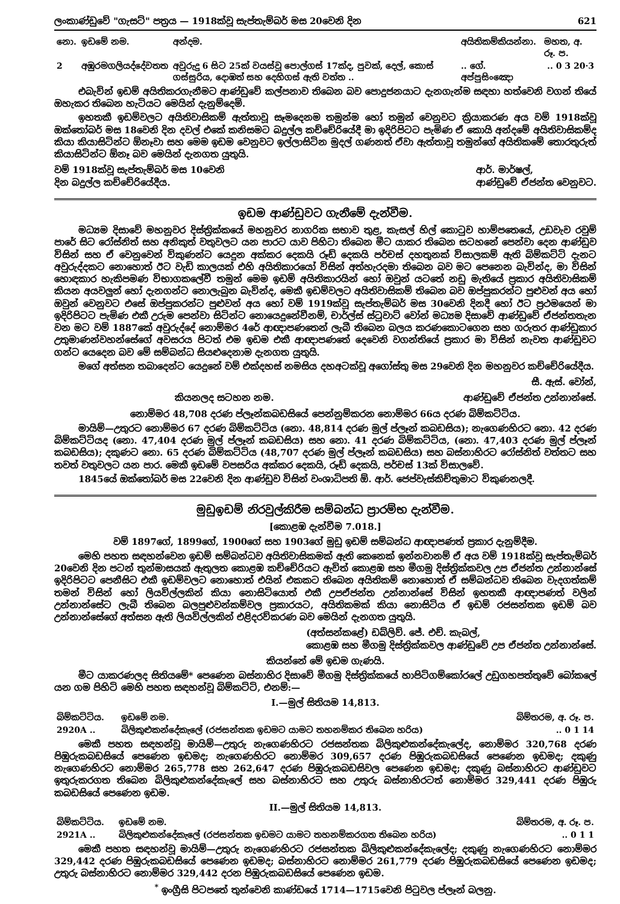ලංකාණ්ඩුවේ "ගැසට්" පත්‍රය — 1918ක්වූ සැප්තැම්බර් මස 20වෙනි දින 621
| නො. | ඉඩමේ නම. | අන්දම. | අයිතිකම්කියන්නා. | මහත, අ. රූ. ප. |
| --- | --- | --- | --- | --- |
| 2 | අඹුරමගලියද්දේවතත | අවුරුදු 6 සිට 25ක් වයස්වූ පොල්ගස් 17ක්ද, පුවක්, දෙල්, කොස් ගස්සුරිය, දොඹත් සහ දෙහිගස් ඇති වත්ත .. | .. ගේ. අප්පුසිංඤො | .. 0 3 20·3 |
එබැවින් ඉඩම් අයිතිකරගැනීමට ආණ්ඩුවේ කල්පනාව තිබෙන බව පොදුජනයාට දැනගැන්ම සඳහා හත්වෙනි වගන් තියේ ඔහැකර තිබෙන හැටියට මෙයින් දැනුම්දෙමි.
ඉහතකී ඉඩම්වලට අයිතිවාසිකම් ඇත්තාවූ සෑමදෙනම තමුන්ම හෝ තමුන් වෙනුවට ක්‍රියාකරණ අය වම් 1918ක්වූ ඔක්තෝබර් මස 18වෙනි දින දවල් එකේ කනිසමට බදුල්ල කච්චේරියේදී මා ඉදිරිපිටට පැමිණ ඒ කොයි අන්දමේ අයිතිවාසිකම්ද කියා කියාසිටින්ට ඕනෑවා සහ මෙම ඉඩම වෙනුවට ඉල්ලාසිටින මුදල් ගණනත් ඒවා ඇත්තාවූ තමුන්ගේ අයිතිකමේ තොරතුරුත් කියාසිටින්ට ඕනෑ බව මෙයින් දැනගත යුතුයි.
වම් 1918ක්වූ සැප්තැම්බර් මස 10වෙනි
දින බදුල්ල කච්චේරියේදීය. ආර්. මාර්ෂල්,
ආණ්ඩුවේ ඒජන්ත වෙනුවට.
ඉඩම ආණ්ඩුවට ගැනීමේ දැන්වීම.
මධ්‍යම දිසාවේ මහනුවර දිස්ත්‍රික්කයේ මහනුවර නාගරික සභාව තුළ, කැසල් හිල් කොටුව හාම්පතෙයේ, උඩවැව රවුම් පාරේ සිට රෝස්නිත් සහ අනිකුත් වතුවලට යන පාරට යාව පිහිටා තිබෙන මීට යාකර තිබෙන සටහනේ පෙන්වා දෙන ආණ්ඩුව විසින් සහ ඒ වෙනුවෙන් විකුණන්ට යෙදුන අක්කර දෙකයි රූඩ් දෙකයි පර්චස් දහතුනක් විසාලකම් ඇති බිම්කට්ටි දැනට අවුරුද්දකට නොහොත් ඊට වැඩි කාලයක් එහි අයිතිකාරයෝ විසින් අත්හැරදමා තිබෙන බව මට පෙනෙන බැවින්ද, මා විසින් හොඳකාර හැකිපමණ විභාගකලේවී තමුන් මෙම ඉඩම් අයිතිකාරයින් හෝ ඔවුන් යටතේ නඩු මැතියේ ප්‍රකාර අයිතිවාසිකම් කියන අයවලුන් හෝ දැනගන්ට නොලැබුන බැවින්ද, මෙකී ඉඩම්වලට අයිතිවාසිකම් තිබෙන බව ඔප්පුකරන්ට පුළුවන් අය හෝ ඔවුන් වෙනුවට එසේ ඔප්පුකරන්ට පුළුවන් අය හෝ වම් 1919ක්වූ සැප්තැම්බර් මස 30වෙනි දිනදී හෝ ඊට ප්‍රථමයෙන් මා ඉදිරිපිටට පැමිණ එකී උරුම පෙන්වා සිටින්ට නොයෙදුනේවීනම්, චාර්ල්ස් ස්ටුවාට් වෝන් මධ්‍යම දිසාවේ ආණ්ඩුවේ ඒජන්තතැන වන මට වම් 1887කේ අවුරුද්දේ නොම්මර 4රේ ආඥාපණතෙන් ලැබී තිබෙන බලය කරණකොටගෙන සහ ගරුතර ආණ්ඩුකාර උතුමාණන්වහන්සේගේ අවසරය පිටත් එම ඉඩම එකී ආඥාපණතේ දෙවෙනි වගන්තියේ ප්‍රකාර මා විසින් නැවත ආණ්ඩුවට ගන්ට යෙදෙන බව මේ සම්බන්ධ සියළුදෙනාම දැනගත යුතුයි.
මගේ අත්සන තබාදෙන්ට යෙදුනේ වම් එක්දහස් නමසිය දහඅටක්වූ අගෝස්තු මස 29වෙනි දින මහනුවර කච්චේරියේදීය.
සී. ඇස්. වෝන්,
කියනලද සටහන නම. ආණ්ඩුවේ ඒජන්ත උන්නාන්සේ.
නොම්මර 48,708 දරණ ප්ලෑන්කබඩසියේ පෙන්නුම්කරන නොම්මර 66ය දරණ බිම්කට්ටිය.
මායිම්—උතුරට නොම්මර 67 දරණ බිම්කට්ටිය (නො. 48,814 දරණ මුල් ප්ලෑන් කබඩසිය); නැගෙණහිරට නො. 42 දරණ බිම්කට්ටියද (නො. 47,404 දරණ මුල් ප්ලෑන් කබඩසිය) සහ නො. 41 දරණ බිම්කට්ටිය, (නො. 47,403 දරණ මුල් ප්ලෑන් කබඩසිය); දකුණට නො. 65 දරණ බිම්කට්ටිය (48,707 දරණ මුල් ප්ලෑන් කබඩසිය) සහ බස්නාහිරට රෝස්නිත් වත්තට සහ තවත් වතුවලට යන පාර. මෙකී ඉඩමේ වපසරිය අක්කර දෙකයි, රූඩ් දෙකයි, පර්චස් 13ක් විසාලවේ.
1845යේ ඔක්තෝබර් මස 22වෙනි දින ආණ්ඩුව විසින් වංශාධිපති ඕ. ආර්. ජෙප්වැස්කිච්තුමාට විකුණනලදී.
මුඩුඉඩම් නිරවුල්කිරීම සම්බන්ධ ප්‍රාරම්භ දැන්වීම.
[කොළඹ දැන්වීම 7.018.]
වම් 1897ගේ, 1899ගේ, 1900ගේ සහ 1903ගේ මුඩු ඉඩම් සම්බන්ධ ආඥාපණත් ප්‍රකාර දැනුම්දීම.
මෙහි පහත සඳහන්වෙන ඉඩම් සම්බන්ධව අයිතිවාසිකමක් ඇති කෙනෙක් ඉන්නවානම් ඒ අය වම් 1918ක්වූ සැප්තැම්බර් 20වෙනි දින පටන් තුන්මාසයක් ඇතුලත කොළඹ කච්චේරියට ඇවිත් කොළඹ සහ මීගමු දිස්ත්‍රික්කවල උප ඒජන්ත උන්නාන්සේ ඉදිරිපිටට පෙනීසිට එකී ඉඩම්වලට නොහොත් එයින් එකකට තිබෙන අයිතිකම් නොහොත් ඒ සම්බන්ධව තිබෙන වැදගත්කම් තමන් විසින් හෝ ලියවිල්ලකින් කියා නොසිටියොත් එකී උපඒජන්ත උන්නාන්සේ විසින් ඉහතකී ආඥාපණත් වලින් උන්නාන්සේට ලැබී තිබෙන බලපුළුවන්කම්වල ප්‍රකාරයට, අයිතිකමක් කියා නොසිටිය ඒ ඉඩම් රජසන්තක ඉඩම් බව උන්නාන්සේගේ අත්සන ඇති ලියවිල්ලකින් එළිදරව්කරණ බව මෙයින් දැනගත යුතුයි.
(අත්සන්කළේ) ඩබ්ලිව්. ජේ. එච්. කැබල්,
කොළඹ සහ මීගමු දිස්ත්‍රික්කවල ආණ්ඩුවේ උප ඒජන්ත උන්නාන්සේ.
කියන්නේ මේ ඉඩම ගැණයි.
මීට යාකරණලද සිතියමේ* පෙණෙන බස්නාහිර දිසාවේ මීගමු දිස්ත්‍රික්කයේ හාපිටිගම්කෝරලේ උඩුගහපත්තුවේ බෝකලේ යන ගම පිහිටි මෙහි පහත සඳහන්වූ බිම්කට්ටි, එනම්:—
I.—මුල් සිතියම 14,813.
| බිම්කට්ටිය. | ඉඩමේ නම. | බිම්තරම, අ. රූ. ප. |
| --- | --- | --- |
| 2920A .. | බිලිකුළුකන්දේකැලේ (රජසන්තක ඉඩමට යාමට තහනම්කර තිබෙන හරිය) | .. 0 1 14 |
මෙකී පහත සඳහන්වූ මායිම්—උතුරු නැගෙණහිරට රජසන්තක බිලිකුළුකන්දේකැලේද, නොම්මර 320,768 දරණ පිඹුරුකබඩසියේ පෙණෙන ඉඩමද; නැගෙණහිරට නොම්මර 309,657 දරණ පිඹුරුකබඩසියේ පෙණෙන ඉඩමද; දකුණු නැගෙණහිරට නොම්මර 265,778 සහ 262,647 දරණ පිඹුරුකබඩසිවල පෙණෙන ඉඩමද; දකුණු බස්නාහිරට ආණ්ඩුවට ඉතුරුකරගත තිබෙන බිලිකුළුකන්දේකැලේ සහ බස්නාහිරට සහ උතුරු බස්නාහිරටත් නොම්මර 329,441 දරණ පිඹුරු කබඩසියේ පෙණෙන ඉඩම.
II.—මුල් සිතියම 14,813.
| බිම්කට්ටිය. | ඉඩමේ නම. | බිම්තරම, අ. රූ. ප. |
| --- | --- | --- |
| 2921A .. | බිලිකුළුකන්දේකැලේ (රජසන්තක ඉඩමට යාමට තහනම්කරගත තිබෙන හරිය) | .. 0 1 1 |
මෙකී පහත සඳහන්වූ මායිම්—උතුරු නැගෙණහිරට රජසන්තක බිලිකුළුකන්දේකැලේද; දකුණු නැගෙණහිරට නොම්මර 329,442 දරණ පිඹුරුකබඩසියේ පෙණෙන ඉඩමද; බස්නාහිරට නොම්මර 261,779 දරණ පිඹුරුකබඩසියේ පෙණෙන ඉඩමද; උතුරු බස්නාහිරට නොම්මර 329,442 දරන පිඹුරුකබඩසියේ පෙණෙන ඉඩම.
<sup>*</sup> ඉංග්‍රීසි පිටපතේ තුන්වෙනි කාණ්ඩයේ 1714—1715වෙනි පිටුවල ප්ලෑන් බලනු.